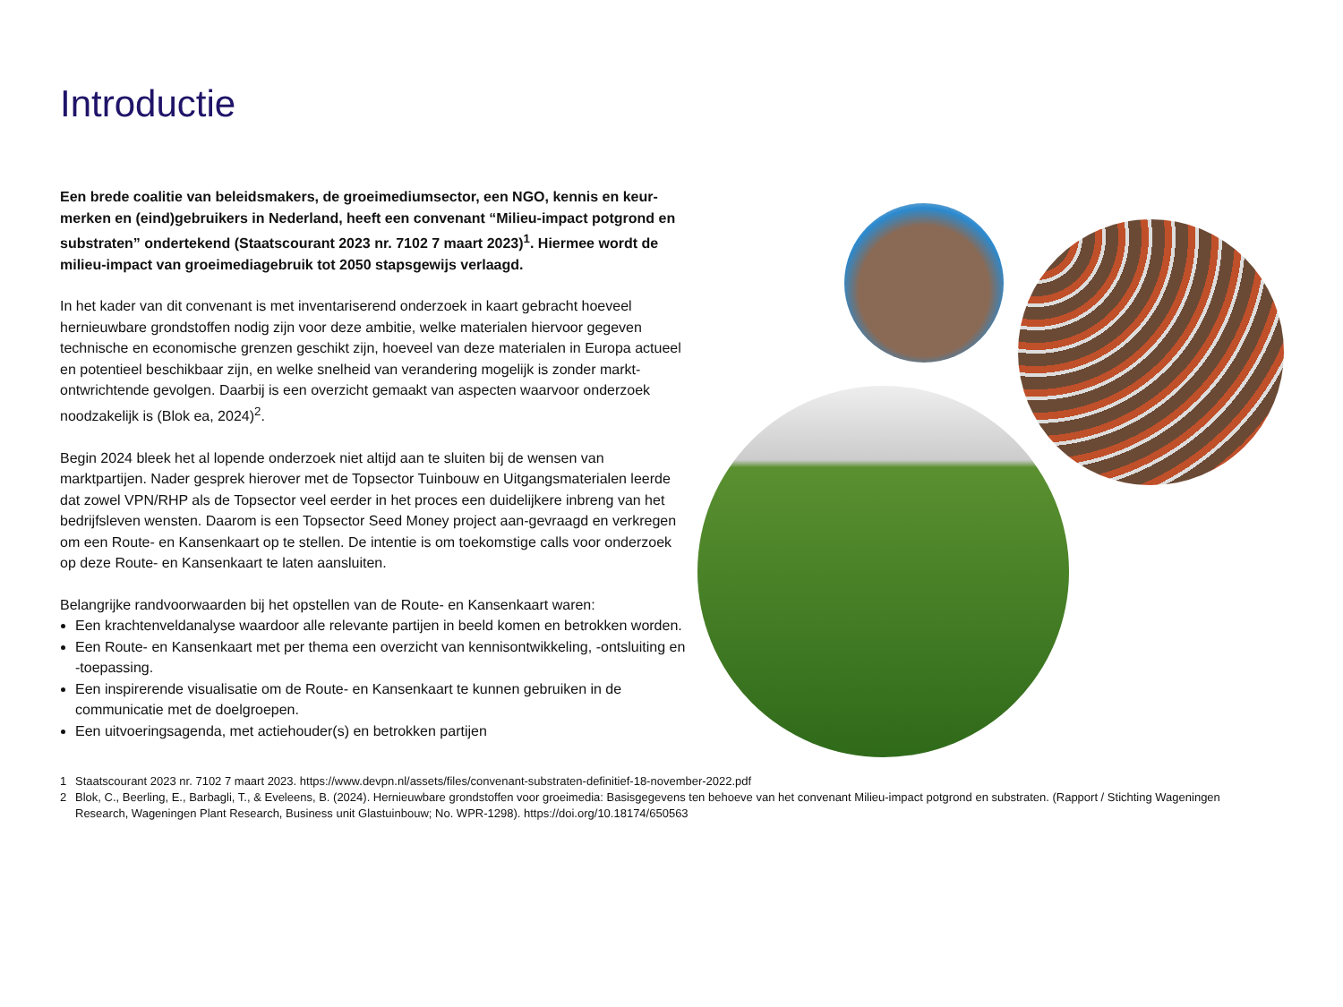Introductie
Een brede coalitie van beleidsmakers, de groeimediumsector, een NGO, kennis en keur-merken en (eind)gebruikers in Nederland, heeft een convenant “Milieu-impact potgrond en substraten” ondertekend (Staatscourant 2023 nr. 7102 7 maart 2023)<sup>1</sup>. Hiermee wordt de milieu-impact van groeimediagebruik tot 2050 stapsgewijs verlaagd.
In het kader van dit convenant is met inventariserend onderzoek in kaart gebracht hoeveel hernieuwbare grondstoffen nodig zijn voor deze ambitie, welke materialen hiervoor gegeven technische en economische grenzen geschikt zijn, hoeveel van deze materialen in Europa actueel en potentieel beschikbaar zijn, en welke snelheid van verandering mogelijk is zonder markt-ontwrichtende gevolgen. Daarbij is een overzicht gemaakt van aspecten waarvoor onderzoek noodzakelijk is (Blok ea, 2024)<sup>2</sup>.
Begin 2024 bleek het al lopende onderzoek niet altijd aan te sluiten bij de wensen van marktpartijen. Nader gesprek hierover met de Topsector Tuinbouw en Uitgangsmaterialen leerde dat zowel VPN/RHP als de Topsector veel eerder in het proces een duidelijkere inbreng van het bedrijfsleven wensten. Daarom is een Topsector Seed Money project aan-gevraagd en verkregen om een Route- en Kansenkaart op te stellen. De intentie is om toekomstige calls voor onderzoek op deze Route- en Kansenkaart te laten aansluiten.
Belangrijke randvoorwaarden bij het opstellen van de Route- en Kansenkaart waren:
Een krachtenveldanalyse waardoor alle relevante partijen in beeld komen en betrokken worden.
Een Route- en Kansenkaart met per thema een overzicht van kennisontwikkeling, -ontsluiting en -toepassing.
Een inspirerende visualisatie om de Route- en Kansenkaart te kunnen gebruiken in de communicatie met de doelgroepen.
Een uitvoeringsagenda, met actiehouder(s) en betrokken partijen
1 Staatscourant 2023 nr. 7102 7 maart 2023. https://www.devpn.nl/assets/files/convenant-substraten-definitief-18-november-2022.pdf
2 Blok, C., Beerling, E., Barbagli, T., & Eveleens, B. (2024). Hernieuwbare grondstoffen voor groeimedia: Basisgegevens ten behoeve van het convenant Milieu-impact potgrond en substraten. (Rapport / Stichting Wageningen Research, Wageningen Plant Research, Business unit Glastuinbouw; No. WPR-1298). https://doi.org/10.18174/650563